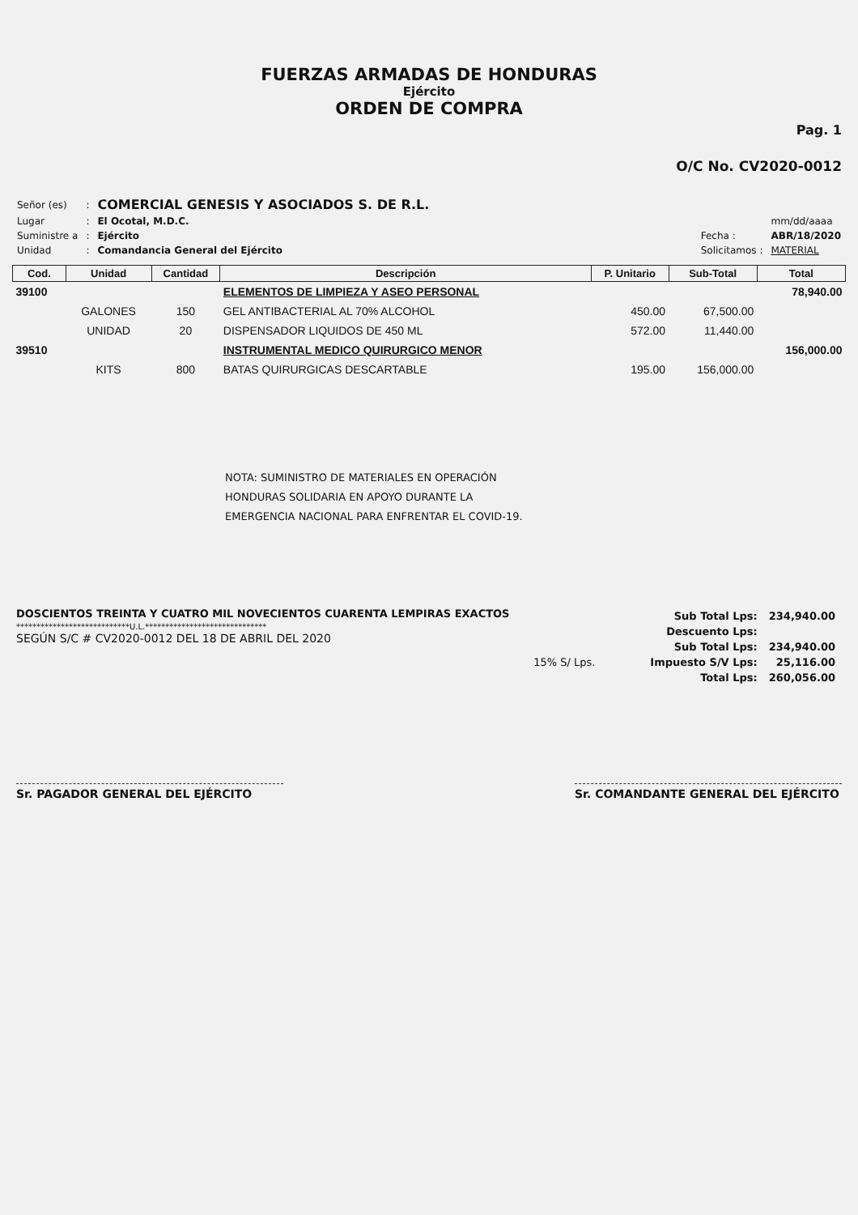FUERZAS ARMADAS DE HONDURAS
Ejército
ORDEN DE COMPRA
Pag. 1
O/C No. CV2020-0012
| Señor (es) | : | COMERCIAL GENESIS Y ASOCIADOS S. DE R.L. |
| Lugar | : | El Ocotal, M.D.C. |
| Suministre a | : | Ejército |
| Unidad | : | Comandancia General del Ejército |
| | mm/dd/aaaa |
| Fecha : | ABR/18/2020 |
| Solicitamos : | MATERIAL |
| Cod. | Unidad | Cantidad | Descripción | P. Unitario | Sub-Total | Total |
| --- | --- | --- | --- | --- | --- | --- |
| 39100 | | | ELEMENTOS DE LIMPIEZA Y ASEO PERSONAL | | | 78,940.00 |
| | GALONES | 150 | GEL ANTIBACTERIAL AL 70% ALCOHOL | 450.00 | 67,500.00 | |
| | UNIDAD | 20 | DISPENSADOR LIQUIDOS DE 450 ML | 572.00 | 11,440.00 | |
| 39510 | | | INSTRUMENTAL MEDICO QUIRURGICO MENOR | | | 156,000.00 |
| | KITS | 800 | BATAS QUIRURGICAS DESCARTABLE | 195.00 | 156,000.00 | |
NOTA: SUMINISTRO DE MATERIALES EN OPERACIÓN
HONDURAS SOLIDARIA EN APOYO DURANTE LA
EMERGENCIA NACIONAL PARA ENFRENTAR EL COVID-19.
DOSCIENTOS TREINTA Y CUATRO MIL NOVECIENTOS CUARENTA LEMPIRAS EXACTOS
****************************U.L.******************************
SEGÚN S/C # CV2020-0012 DEL 18 DE ABRIL DEL 2020
15% S/ Lps.
| Sub Total Lps: | 234,940.00 |
| Descuento Lps: | |
| Sub Total Lps: | 234,940.00 |
| Impuesto S/V Lps: | 25,116.00 |
| Total Lps: | 260,056.00 |
Sr. PAGADOR GENERAL DEL EJÉRCITO Sr. COMANDANTE GENERAL DEL EJÉRCITO